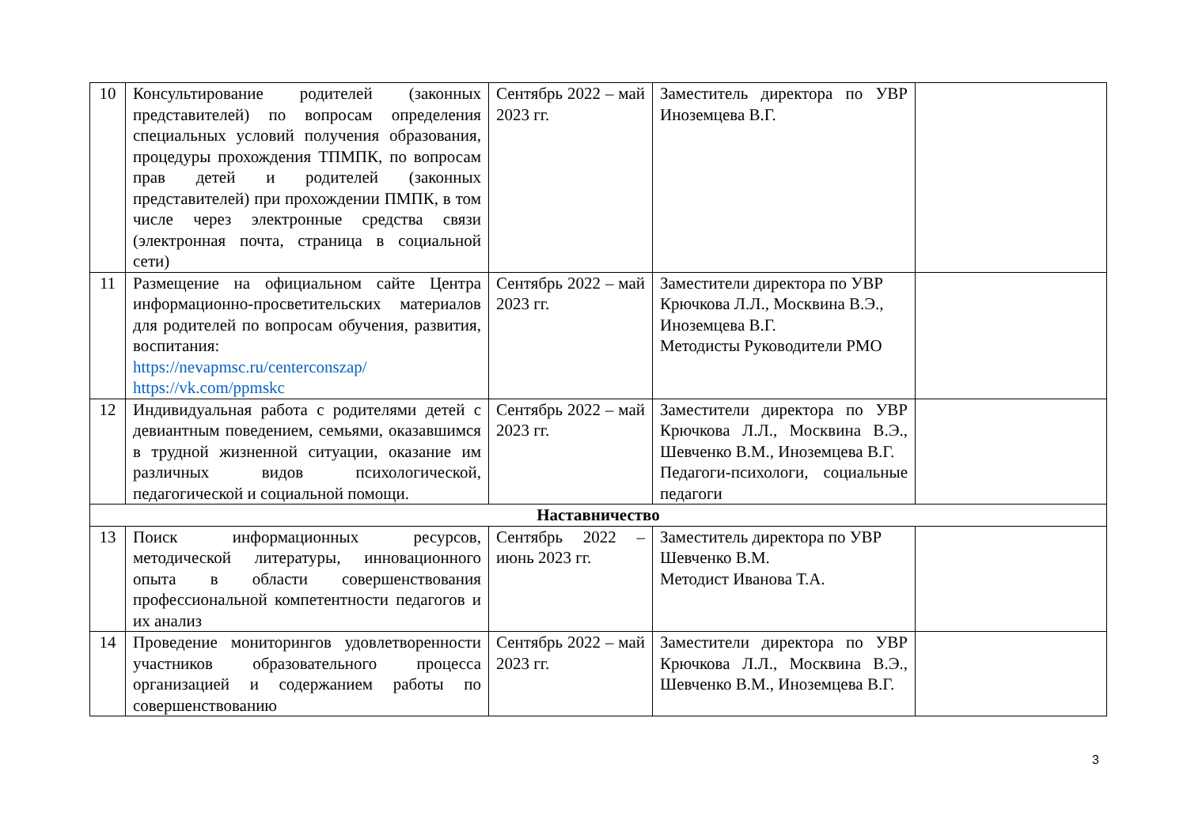| 10 | Консультирование родителей (законных представителей) по вопросам определения специальных условий получения образования, процедуры прохождения ТПМПК, по вопросам прав детей и родителей (законных представителей) при прохождении ПМПК, в том числе через электронные средства связи (электронная почта, страница в социальной сети) | Сентябрь 2022 – май 2023 гг. | Заместитель директора по УВР Иноземцева В.Г. | |
| 11 | Размещение на официальном сайте Центра информационно-просветительских материалов для родителей по вопросам обучения, развития, воспитания: https://nevapmsc.ru/centerconszap/ https://vk.com/ppmskc | Сентябрь 2022 – май 2023 гг. | Заместители директора по УВР Крючкова Л.Л., Москвина В.Э., Иноземцева В.Г. Методисты Руководители РМО | |
| 12 | Индивидуальная работа с родителями детей с девиантным поведением, семьями, оказавшимся в трудной жизненной ситуации, оказание им различных видов психологической, педагогической и социальной помощи. | Сентябрь 2022 – май 2023 гг. | Заместители директора по УВР Крючкова Л.Л., Москвина В.Э., Шевченко В.М., Иноземцева В.Г. Педагоги-психологи, социальные педагоги | |
| Наставничество | | | | |
| 13 | Поиск информационных ресурсов, методической литературы, инновационного опыта в области совершенствования профессиональной компетентности педагогов и их анализ | Сентябрь 2022 – июнь 2023 гг. | Заместитель директора по УВР Шевченко В.М. Методист Иванова Т.А. | |
| 14 | Проведение мониторингов удовлетворенности участников образовательного процесса организацией и содержанием работы по совершенствованию | Сентябрь 2022 – май 2023 гг. | Заместители директора по УВР Крючкова Л.Л., Москвина В.Э., Шевченко В.М., Иноземцева В.Г. | |
3